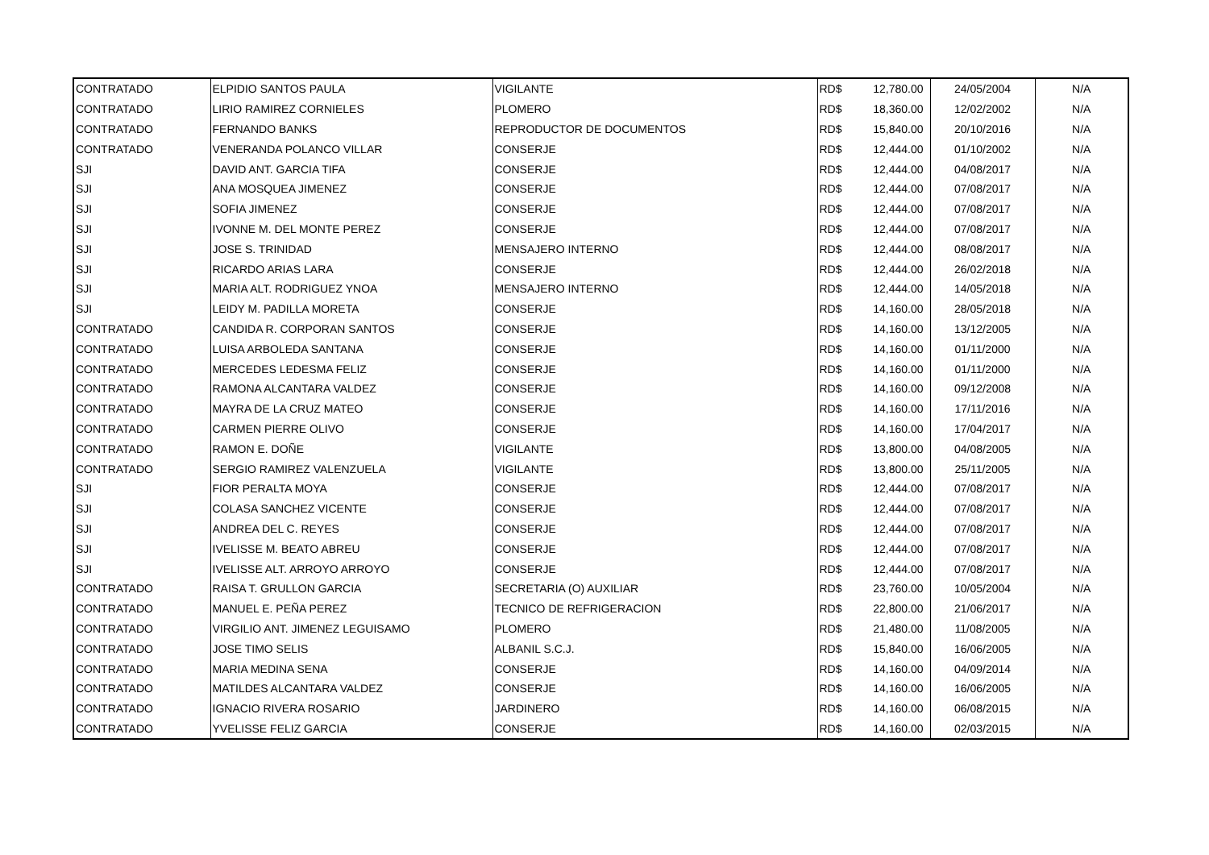| CONTRATADO | ELPIDIO SANTOS PAULA | VIGILANTE | RD$ | 12,780.00 | 24/05/2004 | N/A |
| CONTRATADO | LIRIO RAMIREZ CORNIELES | PLOMERO | RD$ | 18,360.00 | 12/02/2002 | N/A |
| CONTRATADO | FERNANDO BANKS | REPRODUCTOR DE DOCUMENTOS | RD$ | 15,840.00 | 20/10/2016 | N/A |
| CONTRATADO | VENERANDA POLANCO VILLAR | CONSERJE | RD$ | 12,444.00 | 01/10/2002 | N/A |
| SJI | DAVID ANT. GARCIA TIFA | CONSERJE | RD$ | 12,444.00 | 04/08/2017 | N/A |
| SJI | ANA MOSQUEA JIMENEZ | CONSERJE | RD$ | 12,444.00 | 07/08/2017 | N/A |
| SJI | SOFIA JIMENEZ | CONSERJE | RD$ | 12,444.00 | 07/08/2017 | N/A |
| SJI | IVONNE M. DEL MONTE PEREZ | CONSERJE | RD$ | 12,444.00 | 07/08/2017 | N/A |
| SJI | JOSE S. TRINIDAD | MENSAJERO INTERNO | RD$ | 12,444.00 | 08/08/2017 | N/A |
| SJI | RICARDO ARIAS LARA | CONSERJE | RD$ | 12,444.00 | 26/02/2018 | N/A |
| SJI | MARIA ALT. RODRIGUEZ YNOA | MENSAJERO INTERNO | RD$ | 12,444.00 | 14/05/2018 | N/A |
| SJI | LEIDY M. PADILLA MORETA | CONSERJE | RD$ | 14,160.00 | 28/05/2018 | N/A |
| CONTRATADO | CANDIDA R. CORPORAN SANTOS | CONSERJE | RD$ | 14,160.00 | 13/12/2005 | N/A |
| CONTRATADO | LUISA ARBOLEDA SANTANA | CONSERJE | RD$ | 14,160.00 | 01/11/2000 | N/A |
| CONTRATADO | MERCEDES LEDESMA FELIZ | CONSERJE | RD$ | 14,160.00 | 01/11/2000 | N/A |
| CONTRATADO | RAMONA ALCANTARA VALDEZ | CONSERJE | RD$ | 14,160.00 | 09/12/2008 | N/A |
| CONTRATADO | MAYRA DE LA CRUZ MATEO | CONSERJE | RD$ | 14,160.00 | 17/11/2016 | N/A |
| CONTRATADO | CARMEN PIERRE OLIVO | CONSERJE | RD$ | 14,160.00 | 17/04/2017 | N/A |
| CONTRATADO | RAMON E. DOÑE | VIGILANTE | RD$ | 13,800.00 | 04/08/2005 | N/A |
| CONTRATADO | SERGIO RAMIREZ VALENZUELA | VIGILANTE | RD$ | 13,800.00 | 25/11/2005 | N/A |
| SJI | FIOR PERALTA MOYA | CONSERJE | RD$ | 12,444.00 | 07/08/2017 | N/A |
| SJI | COLASA SANCHEZ VICENTE | CONSERJE | RD$ | 12,444.00 | 07/08/2017 | N/A |
| SJI | ANDREA DEL C. REYES | CONSERJE | RD$ | 12,444.00 | 07/08/2017 | N/A |
| SJI | IVELISSE M. BEATO ABREU | CONSERJE | RD$ | 12,444.00 | 07/08/2017 | N/A |
| SJI | IVELISSE ALT. ARROYO ARROYO | CONSERJE | RD$ | 12,444.00 | 07/08/2017 | N/A |
| CONTRATADO | RAISA T. GRULLON GARCIA | SECRETARIA (O) AUXILIAR | RD$ | 23,760.00 | 10/05/2004 | N/A |
| CONTRATADO | MANUEL E. PEÑA PEREZ | TECNICO DE REFRIGERACION | RD$ | 22,800.00 | 21/06/2017 | N/A |
| CONTRATADO | VIRGILIO ANT. JIMENEZ LEGUISAMO | PLOMERO | RD$ | 21,480.00 | 11/08/2005 | N/A |
| CONTRATADO | JOSE TIMO SELIS | ALBANIL S.C.J. | RD$ | 15,840.00 | 16/06/2005 | N/A |
| CONTRATADO | MARIA MEDINA SENA | CONSERJE | RD$ | 14,160.00 | 04/09/2014 | N/A |
| CONTRATADO | MATILDES ALCANTARA VALDEZ | CONSERJE | RD$ | 14,160.00 | 16/06/2005 | N/A |
| CONTRATADO | IGNACIO RIVERA ROSARIO | JARDINERO | RD$ | 14,160.00 | 06/08/2015 | N/A |
| CONTRATADO | YVELISSE FELIZ GARCIA | CONSERJE | RD$ | 14,160.00 | 02/03/2015 | N/A |